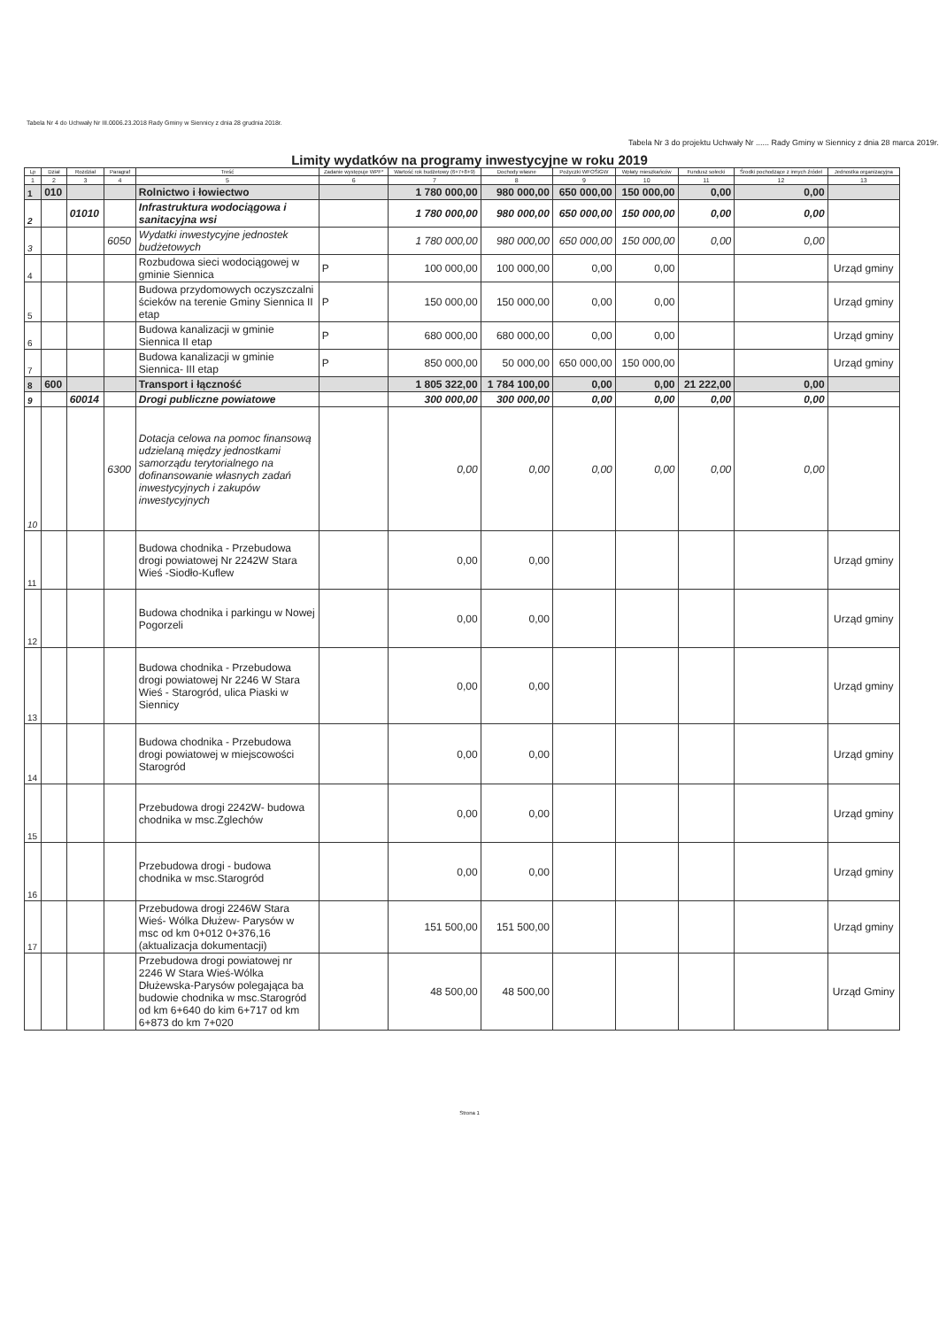Tabela Nr 4 do Uchwały Nr III.0006.23.2018 Rady Gminy w Siennicy z dnia 28 grudnia 2018r.
Tabela Nr 3 do projektu Uchwały Nr ...... Rady Gminy w Siennicy z dnia 28 marca 2019r.
Limity wydatków na programy inwestycyjne w roku 2019
| Lp | Dział | Rozdział | Paragraf | Treść | Zadanie występuje WPF* | Wartość rok budżetowy (6+7+8+9) | Dochody własne | Pożyczki WFOŚiGW | Wpłaty mieszkańców | Fundusz sołecki | Środki pochodzące z innych źródeł | Jednostka organizacyjna |
| --- | --- | --- | --- | --- | --- | --- | --- | --- | --- | --- | --- | --- |
| 1 | 2 | 3 | 4 | 5 | 6 | 7 | 8 | 9 | 10 | 11 | 12 | 13 |
| 1 | 010 | | | Rolnictwo i łowiectwo | | 1 780 000,00 | 980 000,00 | 650 000,00 | 150 000,00 | 0,00 | 0,00 | |
| 2 | | 01010 | | Infrastruktura wodociągowa i sanitacyjna wsi | | 1 780 000,00 | 980 000,00 | 650 000,00 | 150 000,00 | 0,00 | 0,00 | |
| 3 | | | 6050 | Wydatki inwestycyjne jednostek budżetowych | | 1 780 000,00 | 980 000,00 | 650 000,00 | 150 000,00 | 0,00 | 0,00 | |
| 4 | | | | Rozbudowa sieci wodociągowej w gminie Siennica | P | 100 000,00 | 100 000,00 | 0,00 | 0,00 | | | Urząd gminy |
| 5 | | | | Budowa przydomowych oczyszczalni ścieków na terenie Gminy Siennica II etap | P | 150 000,00 | 150 000,00 | 0,00 | 0,00 | | | Urząd gminy |
| 6 | | | | Budowa kanalizacji w gminie Siennica II etap | P | 680 000,00 | 680 000,00 | 0,00 | 0,00 | | | Urząd gminy |
| 7 | | | | Budowa kanalizacji w gminie Siennica- III etap | P | 850 000,00 | 50 000,00 | 650 000,00 | 150 000,00 | | | Urząd gminy |
| 8 | 600 | | | Transport i łączność | | 1 805 322,00 | 1 784 100,00 | 0,00 | 0,00 | 21 222,00 | 0,00 | |
| 9 | | 60014 | | Drogi publiczne powiatowe | | 300 000,00 | 300 000,00 | 0,00 | 0,00 | 0,00 | 0,00 | |
| 10 | | | 6300 | Dotacja celowa na pomoc finansową udzielaną między jednostkami samorządu terytorialnego na dofinansowanie własnych zadań inwestycyjnych i zakupów inwestycyjnych | | 0,00 | 0,00 | 0,00 | 0,00 | 0,00 | 0,00 | |
| 11 | | | | Budowa chodnika - Przebudowa drogi powiatowej Nr 2242W Stara Wieś -Siodło-Kuflew | | 0,00 | 0,00 | | | | | Urząd gminy |
| 12 | | | | Budowa chodnika i parkingu w Nowej Pogorzeli | | 0,00 | 0,00 | | | | | Urząd gminy |
| 13 | | | | Budowa chodnika - Przebudowa drogi powiatowej Nr 2246 W Stara Wieś - Starogród, ulica Piaski w Siennicy | | 0,00 | 0,00 | | | | | Urząd gminy |
| 14 | | | | Budowa chodnika - Przebudowa drogi powiatowej w miejscowości Starogród | | 0,00 | 0,00 | | | | | Urząd gminy |
| 15 | | | | Przebudowa drogi 2242W- budowa chodnika w msc.Zglechów | | 0,00 | 0,00 | | | | | Urząd gminy |
| 16 | | | | Przebudowa drogi - budowa chodnika w msc.Starogród | | 0,00 | 0,00 | | | | | Urząd gminy |
| 17 | | | | Przebudowa drogi 2246W Stara Wieś- Wólka Dłużew- Parysów w msc od km 0+012 0+376,16 (aktualizacja dokumentacji) | | 151 500,00 | 151 500,00 | | | | | Urząd gminy |
| | | | | Przebudowa drogi powiatowej nr 2246 W Stara Wieś-Wólka Dłużewska-Parysów polegająca ba budowie chodnika w msc.Starogród od km 6+640 do kim 6+717 od km 6+873 do km 7+020 | | 48 500,00 | 48 500,00 | | | | | Urząd Gminy |
Strona 1